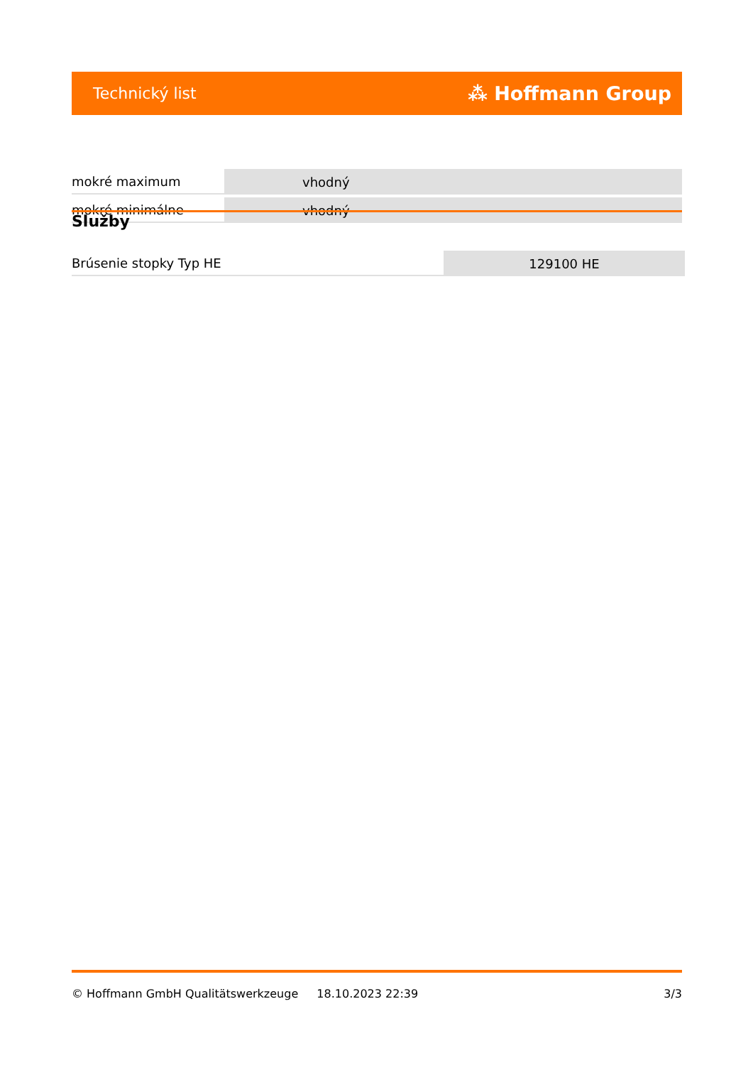Technický list ⁂ Hoffmann Group
| mokré maximum | vhodný |
| mokré minimálne | vhodný |
Služby
| Brúsenie stopky Typ HE | 129100 HE |
© Hoffmann GmbH Qualitätswerkzeuge 18.10.2023 22:39 3/3